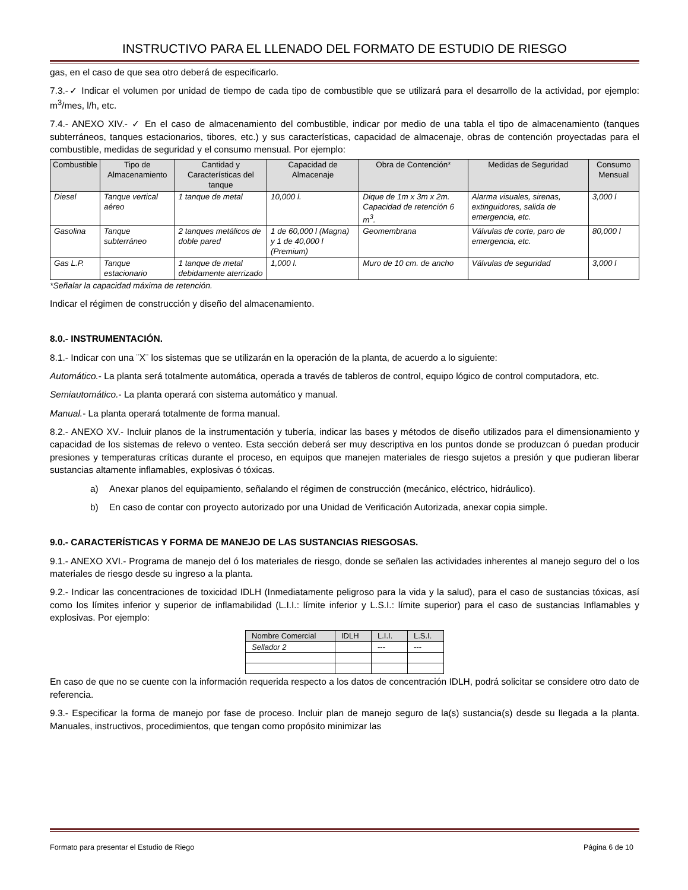INSTRUCTIVO PARA EL LLENADO DEL FORMATO DE ESTUDIO DE RIESGO
gas, en el caso de que sea otro deberá de especificarlo.
7.3.-✓ Indicar el volumen por unidad de tiempo de cada tipo de combustible que se utilizará para el desarrollo de la actividad, por ejemplo: m<sup>3</sup>/mes, l/h, etc.
7.4.- ANEXO XIV.- ✓ En el caso de almacenamiento del combustible, indicar por medio de una tabla el tipo de almacenamiento (tanques subterráneos, tanques estacionarios, tibores, etc.) y sus características, capacidad de almacenaje, obras de contención proyectadas para el combustible, medidas de seguridad y el consumo mensual. Por ejemplo:
| Combustible | Tipo de Almacenamiento | Cantidad y Características del tanque | Capacidad de Almacenaje | Obra de Contención* | Medidas de Seguridad | Consumo Mensual |
| --- | --- | --- | --- | --- | --- | --- |
| Diesel | Tanque vertical aéreo | 1 tanque de metal | 10,000 l. | Dique de 1m x 3m x 2m. Capacidad de retención 6 m<sup>3</sup>. | Alarma visuales, sirenas, extinguidores, salida de emergencia, etc. | 3,000 l |
| Gasolina | Tanque subterráneo | 2 tanques metálicos de doble pared | 1 de 60,000 l (Magna) y 1 de 40,000 l (Premium) | Geomembrana | Válvulas de corte, paro de emergencia, etc. | 80,000 l |
| Gas L.P. | Tanque estacionario | 1 tanque de metal debidamente aterrizado | 1,000 l. | Muro de 10 cm. de ancho | Válvulas de seguridad | 3,000 l |
*Señalar la capacidad máxima de retención.
Indicar el régimen de construcción y diseño del almacenamiento.
8.0.- INSTRUMENTACIÓN.
8.1.- Indicar con una ¨X¨ los sistemas que se utilizarán en la operación de la planta, de acuerdo a lo siguiente:
Automático.- La planta será totalmente automática, operada a través de tableros de control, equipo lógico de control computadora, etc.
Semiautomático.- La planta operará con sistema automático y manual.
Manual.- La planta operará totalmente de forma manual.
8.2.- ANEXO XV.- Incluir planos de la instrumentación y tubería, indicar las bases y métodos de diseño utilizados para el dimensionamiento y capacidad de los sistemas de relevo o venteo. Esta sección deberá ser muy descriptiva en los puntos donde se produzcan ó puedan producir presiones y temperaturas críticas durante el proceso, en equipos que manejen materiales de riesgo sujetos a presión y que pudieran liberar sustancias altamente inflamables, explosivas ó tóxicas.
a) Anexar planos del equipamiento, señalando el régimen de construcción (mecánico, eléctrico, hidráulico).
b) En caso de contar con proyecto autorizado por una Unidad de Verificación Autorizada, anexar copia simple.
9.0.- CARACTERÍSTICAS Y FORMA DE MANEJO DE LAS SUSTANCIAS RIESGOSAS.
9.1.- ANEXO XVI.- Programa de manejo del ó los materiales de riesgo, donde se señalen las actividades inherentes al manejo seguro del o los materiales de riesgo desde su ingreso a la planta.
9.2.- Indicar las concentraciones de toxicidad IDLH (Inmediatamente peligroso para la vida y la salud), para el caso de sustancias tóxicas, así como los límites inferior y superior de inflamabilidad (L.I.I.: límite inferior y L.S.I.: límite superior) para el caso de sustancias Inflamables y explosivas. Por ejemplo:
| Nombre Comercial | IDLH | L.I.I. | L.S.I. |
| --- | --- | --- | --- |
| Sellador 2 | | --- | --- |
En caso de que no se cuente con la información requerida respecto a los datos de concentración IDLH, podrá solicitar se considere otro dato de referencia.
9.3.- Especificar la forma de manejo por fase de proceso. Incluir plan de manejo seguro de la(s) sustancia(s) desde su llegada a la planta. Manuales, instructivos, procedimientos, que tengan como propósito minimizar las
Formato para presentar el Estudio de Riego Página 6 de 10